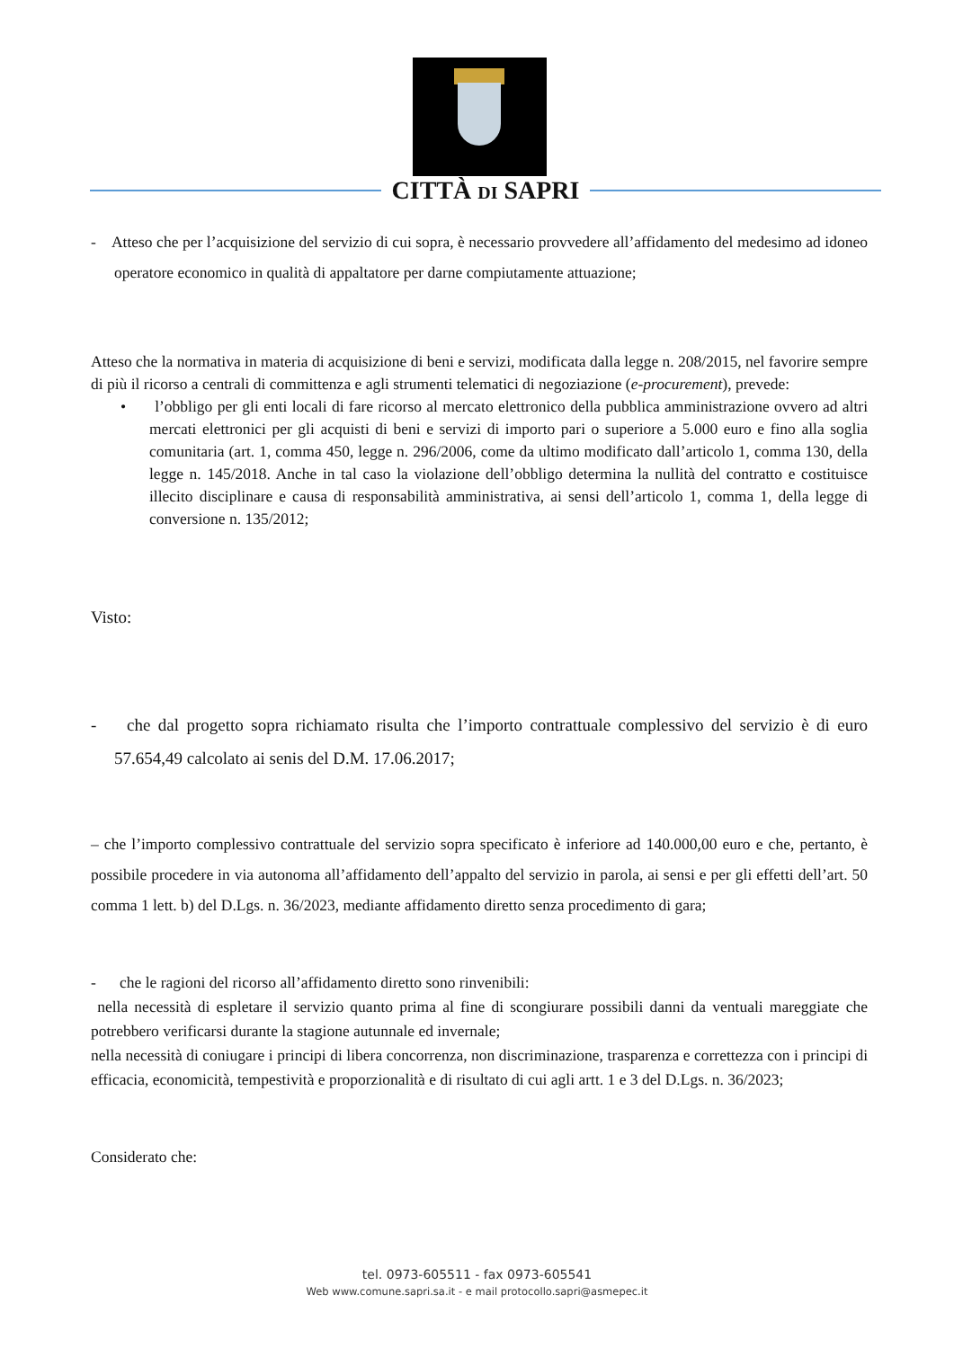CITTÀ DI SAPRI
- Atteso che per l’acquisizione del servizio di cui sopra, è necessario provvedere all’affidamento del medesimo ad idoneo operatore economico in qualità di appaltatore per darne compiutamente attuazione;
Atteso che la normativa in materia di acquisizione di beni e servizi, modificata dalla legge n. 208/2015, nel favorire sempre di più il ricorso a centrali di committenza e agli strumenti telematici di negoziazione (e-procurement), prevede:
• l’obbligo per gli enti locali di fare ricorso al mercato elettronico della pubblica amministrazione ovvero ad altri mercati elettronici per gli acquisti di beni e servizi di importo pari o superiore a 5.000 euro e fino alla soglia comunitaria (art. 1, comma 450, legge n. 296/2006, come da ultimo modificato dall’articolo 1, comma 130, della legge n. 145/2018. Anche in tal caso la violazione dell’obbligo determina la nullità del contratto e costituisce illecito disciplinare e causa di responsabilità amministrativa, ai sensi dell’articolo 1, comma 1, della legge di conversione n. 135/2012;
Visto:
- che dal progetto sopra richiamato risulta che l’importo contrattuale complessivo del servizio è di euro 57.654,49 calcolato ai senis del D.M. 17.06.2017;
– che l’importo complessivo contrattuale del servizio sopra specificato è inferiore ad 140.000,00 euro e che, pertanto, è possibile procedere in via autonoma all’affidamento dell’appalto del servizio in parola, ai sensi e per gli effetti dell’art. 50 comma 1 lett. b) del D.Lgs. n. 36/2023, mediante affidamento diretto senza procedimento di gara;
- che le ragioni del ricorso all’affidamento diretto sono rinvenibili:
nella necessità di espletare il servizio quanto prima al fine di scongiurare possibili danni da ventuali mareggiate che potrebbero verificarsi durante la stagione autunnale ed invernale;
nella necessità di coniugare i principi di libera concorrenza, non discriminazione, trasparenza e correttezza con i principi di efficacia, economicità, tempestività e proporzionalità e di risultato di cui agli artt. 1 e 3 del D.Lgs. n. 36/2023;
Considerato che:
tel. 0973-605511 - fax 0973-605541
Web www.comune.sapri.sa.it - e mail protocollo.sapri@asmepec.it